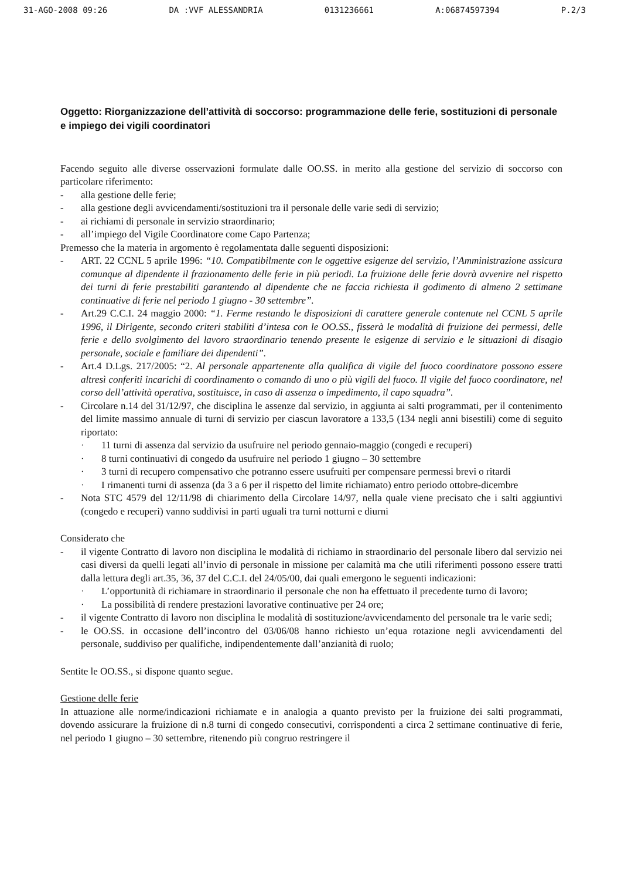31-AGO-2008 09:26 DA :VVF ALESSANDRIA 0131236661 A:06874597394 P.2/3
Oggetto: Riorganizzazione dell’attività di soccorso: programmazione delle ferie, sostituzioni di personale e impiego dei vigili coordinatori
Facendo seguito alle diverse osservazioni formulate dalle OO.SS. in merito alla gestione del servizio di soccorso con particolare riferimento:
- alla gestione delle ferie;
- alla gestione degli avvicendamenti/sostituzioni tra il personale delle varie sedi di servizio;
- ai richiami di personale in servizio straordinario;
- all’impiego del Vigile Coordinatore come Capo Partenza;
Premesso che la materia in argomento è regolamentata dalle seguenti disposizioni:
- ART. 22 CCNL 5 aprile 1996: “10. Compatibilmente con le oggettive esigenze del servizio, l’Amministrazione assicura comunque al dipendente il frazionamento delle ferie in più periodi. La fruizione delle ferie dovrà avvenire nel rispetto dei turni di ferie prestabiliti garantendo al dipendente che ne faccia richiesta il godimento di almeno 2 settimane continuative di ferie nel periodo 1 giugno - 30 settembre”.
- Art.29 C.C.I. 24 maggio 2000: “1. Ferme restando le disposizioni di carattere generale contenute nel CCNL 5 aprile 1996, il Dirigente, secondo criteri stabiliti d’intesa con le OO.SS., fisserà le modalità di fruizione dei permessi, delle ferie e dello svolgimento del lavoro straordinario tenendo presente le esigenze di servizio e le situazioni di disagio personale, sociale e familiare dei dipendenti”.
- Art.4 D.Lgs. 217/2005: “2. Al personale appartenente alla qualifica di vigile del fuoco coordinatore possono essere altresì conferiti incarichi di coordinamento o comando di uno o più vigili del fuoco. Il vigile del fuoco coordinatore, nel corso dell’attività operativa, sostituisce, in caso di assenza o impedimento, il capo squadra”.
- Circolare n.14 del 31/12/97, che disciplina le assenze dal servizio, in aggiunta ai salti programmati, per il contenimento del limite massimo annuale di turni di servizio per ciascun lavoratore a 133,5 (134 negli anni bisestili) come di seguito riportato:
· 11 turni di assenza dal servizio da usufruire nel periodo gennaio-maggio (congedi e recuperi)
· 8 turni continuativi di congedo da usufruire nel periodo 1 giugno – 30 settembre
· 3 turni di recupero compensativo che potranno essere usufruiti per compensare permessi brevi o ritardi
· I rimanenti turni di assenza (da 3 a 6 per il rispetto del limite richiamato) entro periodo ottobre-dicembre
- Nota STC 4579 del 12/11/98 di chiarimento della Circolare 14/97, nella quale viene precisato che i salti aggiuntivi (congedo e recuperi) vanno suddivisi in parti uguali tra turni notturni e diurni
Considerato che
- il vigente Contratto di lavoro non disciplina le modalità di richiamo in straordinario del personale libero dal servizio nei casi diversi da quelli legati all’invio di personale in missione per calamità ma che utili riferimenti possono essere tratti dalla lettura degli art.35, 36, 37 del C.C.I. del 24/05/00, dai quali emergono le seguenti indicazioni:
· L’opportunità di richiamare in straordinario il personale che non ha effettuato il precedente turno di lavoro;
· La possibilità di rendere prestazioni lavorative continuative per 24 ore;
- il vigente Contratto di lavoro non disciplina le modalità di sostituzione/avvicendamento del personale tra le varie sedi;
- le OO.SS. in occasione dell’incontro del 03/06/08 hanno richiesto un’equa rotazione negli avvicendamenti del personale, suddiviso per qualifiche, indipendentemente dall’anzianità di ruolo;
Sentite le OO.SS., si dispone quanto segue.
Gestione delle ferie
In attuazione alle norme/indicazioni richiamate e in analogia a quanto previsto per la fruizione dei salti programmati, dovendo assicurare la fruizione di n.8 turni di congedo consecutivi, corrispondenti a circa 2 settimane continuative di ferie, nel periodo 1 giugno – 30 settembre, ritenendo più congruo restringere il